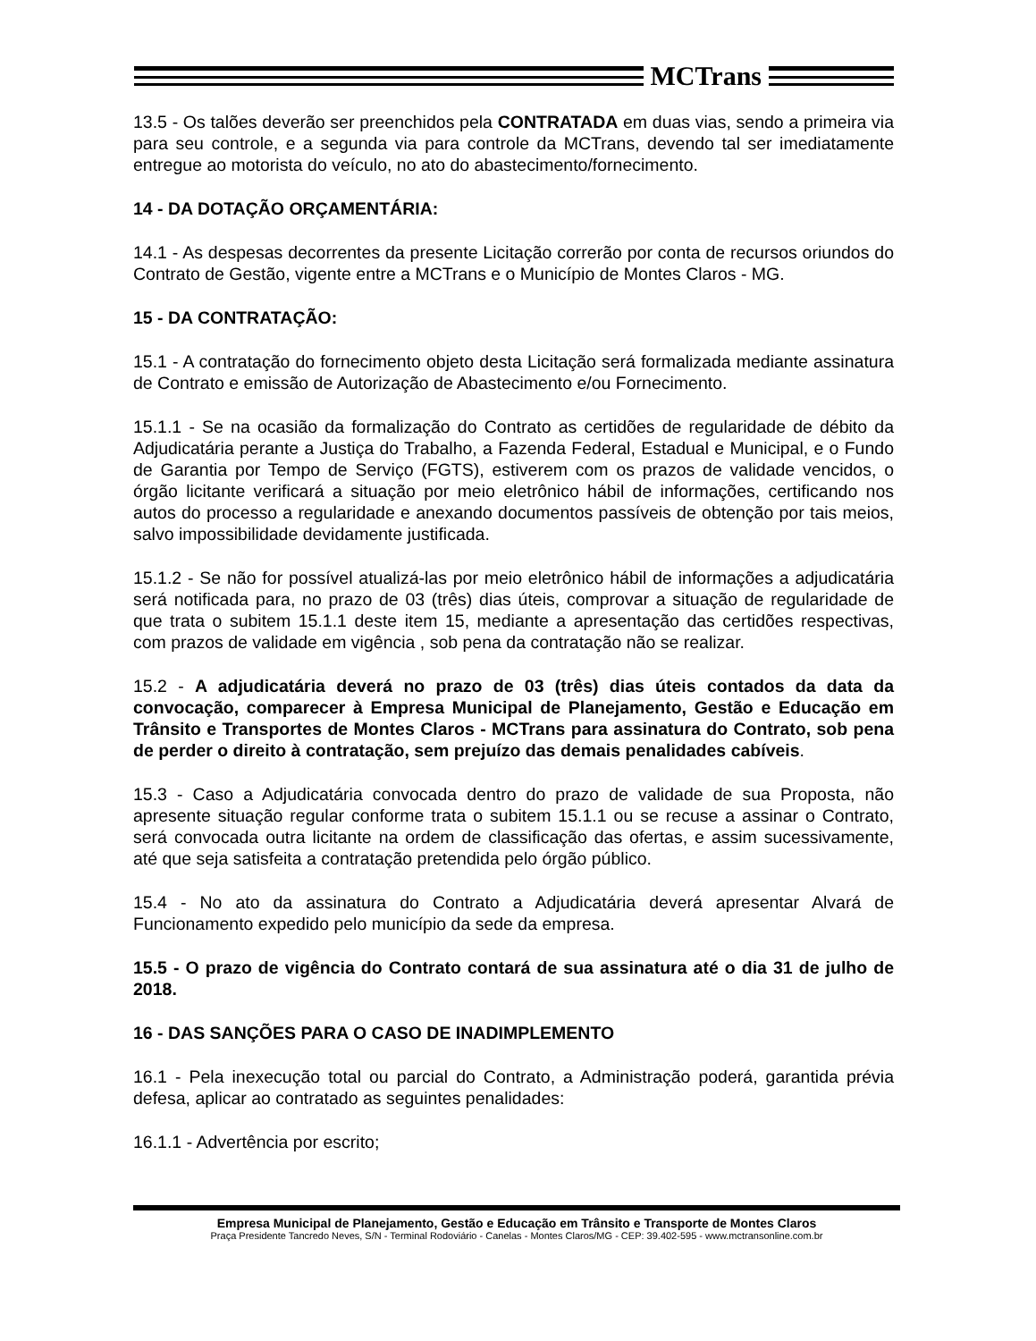MCTrans
13.5 - Os talões deverão ser preenchidos pela CONTRATADA em duas vias, sendo a primeira via para seu controle, e a segunda via para controle da MCTrans, devendo tal ser imediatamente entregue ao motorista do veículo, no ato do abastecimento/fornecimento.
14 - DA DOTAÇÃO ORÇAMENTÁRIA:
14.1 - As despesas decorrentes da presente Licitação correrão por conta de recursos oriundos do Contrato de Gestão, vigente entre a MCTrans e o Município de Montes Claros - MG.
15 - DA CONTRATAÇÃO:
15.1 - A contratação do fornecimento objeto desta Licitação será formalizada mediante assinatura de Contrato e emissão de Autorização de Abastecimento e/ou Fornecimento.
15.1.1 - Se na ocasião da formalização do Contrato as certidões de regularidade de débito da Adjudicatária perante a Justiça do Trabalho, a Fazenda Federal, Estadual e Municipal, e o Fundo de Garantia por Tempo de Serviço (FGTS), estiverem com os prazos de validade vencidos, o órgão licitante verificará a situação por meio eletrônico hábil de informações, certificando nos autos do processo a regularidade e anexando documentos passíveis de obtenção por tais meios, salvo impossibilidade devidamente justificada.
15.1.2 - Se não for possível atualizá-las por meio eletrônico hábil de informações a adjudicatária será notificada para, no prazo de 03 (três) dias úteis, comprovar a situação de regularidade de que trata o subitem 15.1.1 deste item 15, mediante a apresentação das certidões respectivas, com prazos de validade em vigência , sob pena da contratação não se realizar.
15.2 - A adjudicatária deverá no prazo de 03 (três) dias úteis contados da data da convocação, comparecer à Empresa Municipal de Planejamento, Gestão e Educação em Trânsito e Transportes de Montes Claros - MCTrans para assinatura do Contrato, sob pena de perder o direito à contratação, sem prejuízo das demais penalidades cabíveis.
15.3 - Caso a Adjudicatária convocada dentro do prazo de validade de sua Proposta, não apresente situação regular conforme trata o subitem 15.1.1 ou se recuse a assinar o Contrato, será convocada outra licitante na ordem de classificação das ofertas, e assim sucessivamente, até que seja satisfeita a contratação pretendida pelo órgão público.
15.4 - No ato da assinatura do Contrato a Adjudicatária deverá apresentar Alvará de Funcionamento expedido pelo município da sede da empresa.
15.5 - O prazo de vigência do Contrato contará de sua assinatura até o dia 31 de julho de 2018.
16 - DAS SANÇÕES PARA O CASO DE INADIMPLEMENTO
16.1 - Pela inexecução total ou parcial do Contrato, a Administração poderá, garantida prévia defesa, aplicar ao contratado as seguintes penalidades:
16.1.1 - Advertência por escrito;
Empresa Municipal de Planejamento, Gestão e Educação em Trânsito e Transporte de Montes Claros
Praça Presidente Tancredo Neves, S/N - Terminal Rodoviário - Canelas - Montes Claros/MG - CEP: 39.402-595 - www.mctransonline.com.br